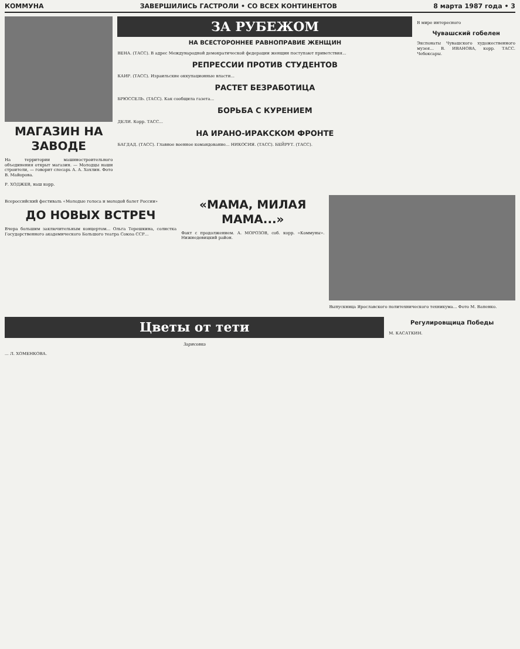КОММУНА ЗАВЕРШИЛИСЬ ГАСТРОЛИ • СО ВСЕХ КОНТИНЕНТОВ 8 марта 1987 года • 3
МАГАЗИН НА ЗАВОДЕ
На территории машиностроительного объединения открыт магазин. — Молодцы наши строители, — говорит слесарь А. А. Хохлин. Фото В. Майорова.
Р. ХОДЖЕВ, наш корр.
ЗА РУБЕЖОМ
НА ВСЕСТОРОННЕЕ РАВНОПРАВИЕ ЖЕНЩИН
ВЕНА. (ТАСС). В адрес Международной демократической федерации женщин поступают приветствия...
РЕПРЕССИИ ПРОТИВ СТУДЕНТОВ
КАИР. (ТАСС). Израильские оккупационные власти...
РАСТЕТ БЕЗРАБОТИЦА
БРЮССЕЛЬ. (ТАСС). Как сообщила газета...
БОРЬБА С КУРЕНИЕМ
ДЕЛИ. Корр. ТАСС...
НА ИРАНО-ИРАКСКОМ ФРОНТЕ
БАГДАД. (ТАСС). Главное военное командование... НИКОСИЯ. (ТАСС). БЕЙРУТ. (ТАСС).
В мире интересного
Чувашский гобелен
Экспонаты Чувашского художественного музея... В. ИВАНОВА, корр. ТАСС. Чебоксары.
Всероссийский фестиваль «Молодые голоса и молодой балет России»
ДО НОВЫХ ВСТРЕЧ
Вчера большим заключительным концертом... Ольга Терешкина, солистка Государственного академического Большого театра Союза ССР...
«МАМА, МИЛАЯ МАМА...»
Факт с продолжением. А. МОРОЗОВ, соб. корр. «Коммуны». Нижнедевицкий район.
Выпускница Ярославского политехнического техникума... Фото М. Вапенко.
Цветы от тети
Зарисовка
... Л. ХОМЕНКОВА.
Регулировщица Победы
М. КАСАТКИН.